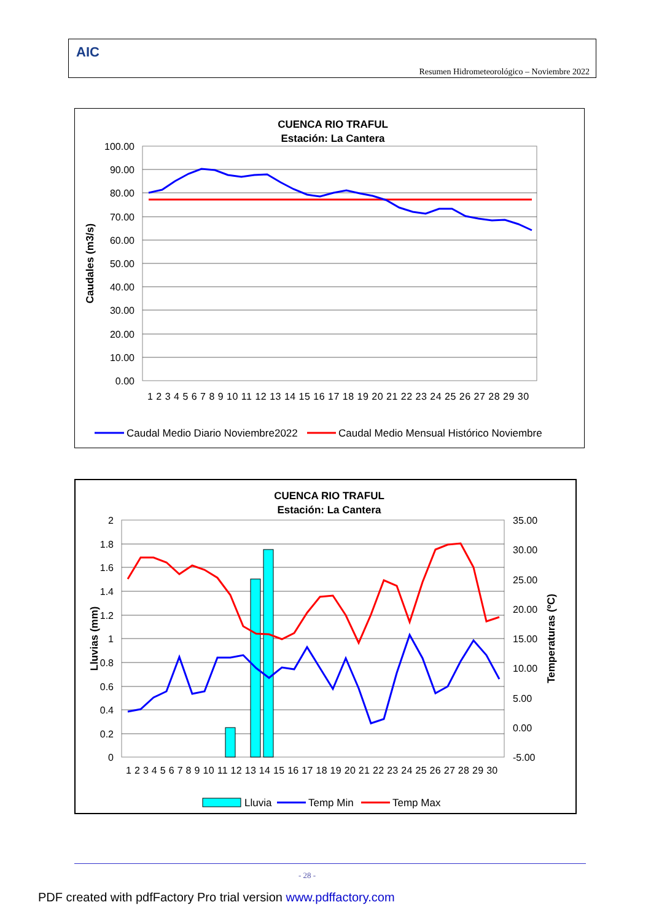AIC
Resumen Hidrometeorológico – Noviembre 2022
CUENCA RIO TRAFUL
Estación: La Cantera
100.00
90.00
80.00
70.00
60.00
50.00
40.00
30.00
20.00
10.00
0.00
Caudales (m3/s)
1 2 3 4 5 6 7 8 9 10 11 12 13 14 15 16 17 18 19 20 21 22 23 24 25 26 27 28 29 30
Caudal Medio Diario Noviembre2022
Caudal Medio Mensual Histórico Noviembre
CUENCA RIO TRAFUL
Estación: La Cantera
2
1.8
1.6
1.4
1.2
1
0.8
0.6
0.4
0.2
0
35.00
30.00
25.00
20.00
15.00
10.00
5.00
0.00
-5.00
Lluvias (mm)
Temperaturas (ºC)
1 2 3 4 5 6 7 8 9 10 11 12 13 14 15 16 17 18 19 20 21 22 23 24 25 26 27 28 29 30
Lluvia
Temp Min
Temp Max
- 28 -
PDF created with pdfFactory Pro trial version www.pdffactory.com